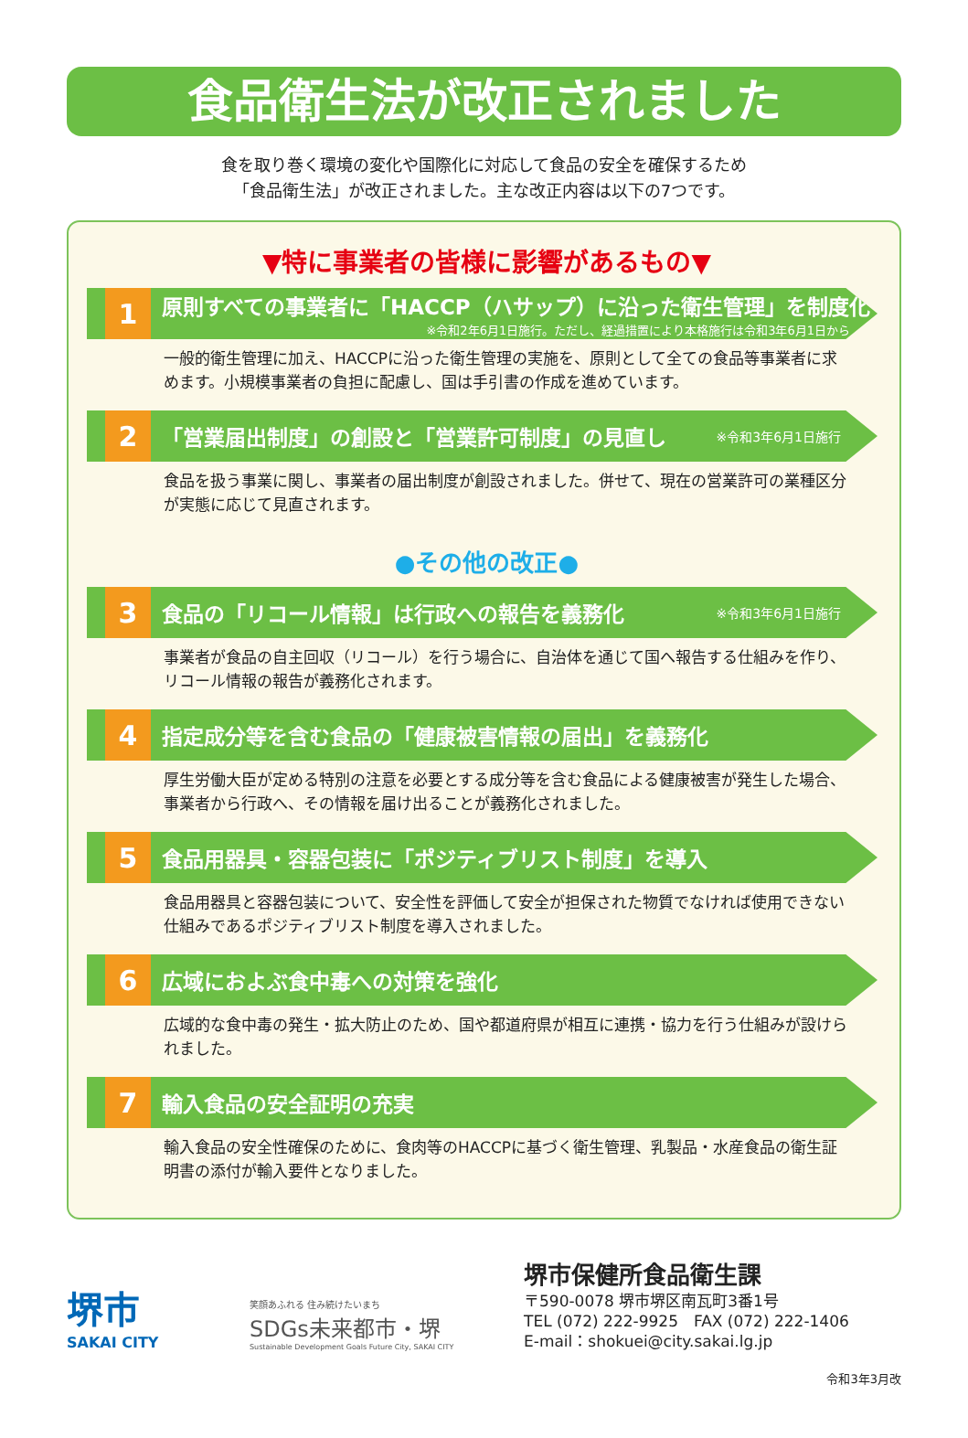食品衛生法が改正されました
食を取り巻く環境の変化や国際化に対応して食品の安全を確保するため
「食品衛生法」が改正されました。主な改正内容は以下の7つです。
▼特に事業者の皆様に影響があるもの▼
1
原則すべての事業者に「HACCP（ハサップ）に沿った衛生管理」を制度化
※令和2年6月1日施行。ただし、経過措置により本格施行は令和3年6月1日から
一般的衛生管理に加え、HACCPに沿った衛生管理の実施を、原則として全ての食品等事業者に求めます。小規模事業者の負担に配慮し、国は手引書の作成を進めています。
2
「営業届出制度」の創設と「営業許可制度」の見直し
※令和3年6月1日施行
食品を扱う事業に関し、事業者の届出制度が創設されました。併せて、現在の営業許可の業種区分が実態に応じて見直されます。
●その他の改正●
3
食品の「リコール情報」は行政への報告を義務化
※令和3年6月1日施行
事業者が食品の自主回収（リコール）を行う場合に、自治体を通じて国へ報告する仕組みを作り、リコール情報の報告が義務化されます。
4
指定成分等を含む食品の「健康被害情報の届出」を義務化
厚生労働大臣が定める特別の注意を必要とする成分等を含む食品による健康被害が発生した場合、事業者から行政へ、その情報を届け出ることが義務化されました。
5
食品用器具・容器包装に「ポジティブリスト制度」を導入
食品用器具と容器包装について、安全性を評価して安全が担保された物質でなければ使用できない仕組みであるポジティブリスト制度を導入されました。
6
広域におよぶ食中毒への対策を強化
広域的な食中毒の発生・拡大防止のため、国や都道府県が相互に連携・協力を行う仕組みが設けられました。
7
輸入食品の安全証明の充実
輸入食品の安全性確保のために、食肉等のHACCPに基づく衛生管理、乳製品・水産食品の衛生証明書の添付が輸入要件となりました。
堺市
SAKAI CITY
笑顔あふれる 住み続けたいまち
SDGs未来都市・堺
Sustainable Development Goals Future City, SAKAI CITY
堺市保健所食品衛生課
〒590-0078 堺市堺区南瓦町3番1号
TEL (072) 222-9925　FAX (072) 222-1406
E-mail：shokuei@city.sakai.lg.jp
令和3年3月改